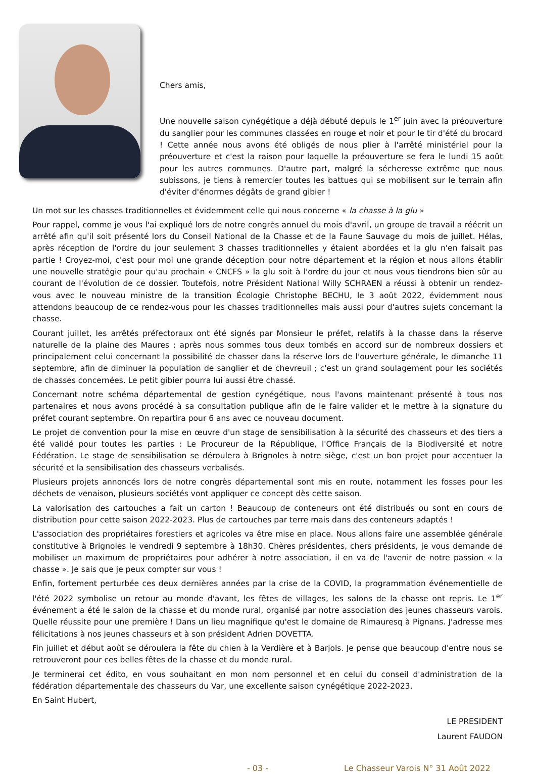Chers amis,
Une nouvelle saison cynégétique a déjà débuté depuis le 1<sup>er</sup> juin avec la préouverture du sanglier pour les communes classées en rouge et noir et pour le tir d'été du brocard ! Cette année nous avons été obligés de nous plier à l'arrêté ministériel pour la préouverture et c'est la raison pour laquelle la préouverture se fera le lundi 15 août pour les autres communes. D'autre part, malgré la sécheresse extrême que nous subissons, je tiens à remercier toutes les battues qui se mobilisent sur le terrain afin d'éviter d'énormes dégâts de grand gibier !
Un mot sur les chasses traditionnelles et évidemment celle qui nous concerne « la chasse à la glu »
Pour rappel, comme je vous l'ai expliqué lors de notre congrès annuel du mois d'avril, un groupe de travail a réécrit un arrêté afin qu'il soit présenté lors du Conseil National de la Chasse et de la Faune Sauvage du mois de juillet. Hélas, après réception de l'ordre du jour seulement 3 chasses traditionnelles y étaient abordées et la glu n'en faisait pas partie ! Croyez-moi, c'est pour moi une grande déception pour notre département et la région et nous allons établir une nouvelle stratégie pour qu'au prochain « CNCFS » la glu soit à l'ordre du jour et nous vous tiendrons bien sûr au courant de l'évolution de ce dossier. Toutefois, notre Président National Willy SCHRAEN a réussi à obtenir un rendez-vous avec le nouveau ministre de la transition Écologie Christophe BECHU, le 3 août 2022, évidemment nous attendons beaucoup de ce rendez-vous pour les chasses traditionnelles mais aussi pour d'autres sujets concernant la chasse.
Courant juillet, les arrêtés préfectoraux ont été signés par Monsieur le préfet, relatifs à la chasse dans la réserve naturelle de la plaine des Maures ; après nous sommes tous deux tombés en accord sur de nombreux dossiers et principalement celui concernant la possibilité de chasser dans la réserve lors de l'ouverture générale, le dimanche 11 septembre, afin de diminuer la population de sanglier et de chevreuil ; c'est un grand soulagement pour les sociétés de chasses concernées. Le petit gibier pourra lui aussi être chassé.
Concernant notre schéma départemental de gestion cynégétique, nous l'avons maintenant présenté à tous nos partenaires et nous avons procédé à sa consultation publique afin de le faire valider et le mettre à la signature du préfet courant septembre. On repartira pour 6 ans avec ce nouveau document.
Le projet de convention pour la mise en œuvre d'un stage de sensibilisation à la sécurité des chasseurs et des tiers a été validé pour toutes les parties : Le Procureur de la République, l'Office Français de la Biodiversité et notre Fédération. Le stage de sensibilisation se déroulera à Brignoles à notre siège, c'est un bon projet pour accentuer la sécurité et la sensibilisation des chasseurs verbalisés.
Plusieurs projets annoncés lors de notre congrès départemental sont mis en route, notamment les fosses pour les déchets de venaison, plusieurs sociétés vont appliquer ce concept dès cette saison.
La valorisation des cartouches a fait un carton ! Beaucoup de conteneurs ont été distribués ou sont en cours de distribution pour cette saison 2022-2023. Plus de cartouches par terre mais dans des conteneurs adaptés !
L'association des propriétaires forestiers et agricoles va être mise en place. Nous allons faire une assemblée générale constitutive à Brignoles le vendredi 9 septembre à 18h30. Chères présidentes, chers présidents, je vous demande de mobiliser un maximum de propriétaires pour adhérer à notre association, il en va de l'avenir de notre passion « la chasse ». Je sais que je peux compter sur vous !
Enfin, fortement perturbée ces deux dernières années par la crise de la COVID, la programmation événementielle de l'été 2022 symbolise un retour au monde d'avant, les fêtes de villages, les salons de la chasse ont repris. Le 1<sup>er</sup> événement a été le salon de la chasse et du monde rural, organisé par notre association des jeunes chasseurs varois. Quelle réussite pour une première ! Dans un lieu magnifique qu'est le domaine de Rimauresq à Pignans. J'adresse mes félicitations à nos jeunes chasseurs et à son président Adrien DOVETTA.
Fin juillet et début août se déroulera la fête du chien à la Verdière et à Barjols. Je pense que beaucoup d'entre nous se retrouveront pour ces belles fêtes de la chasse et du monde rural.
Je terminerai cet édito, en vous souhaitant en mon nom personnel et en celui du conseil d'administration de la fédération départementale des chasseurs du Var, une excellente saison cynégétique 2022-2023.
En Saint Hubert,
LE PRESIDENT
Laurent FAUDON
- 03 - Le Chasseur Varois N° 31 Août 2022